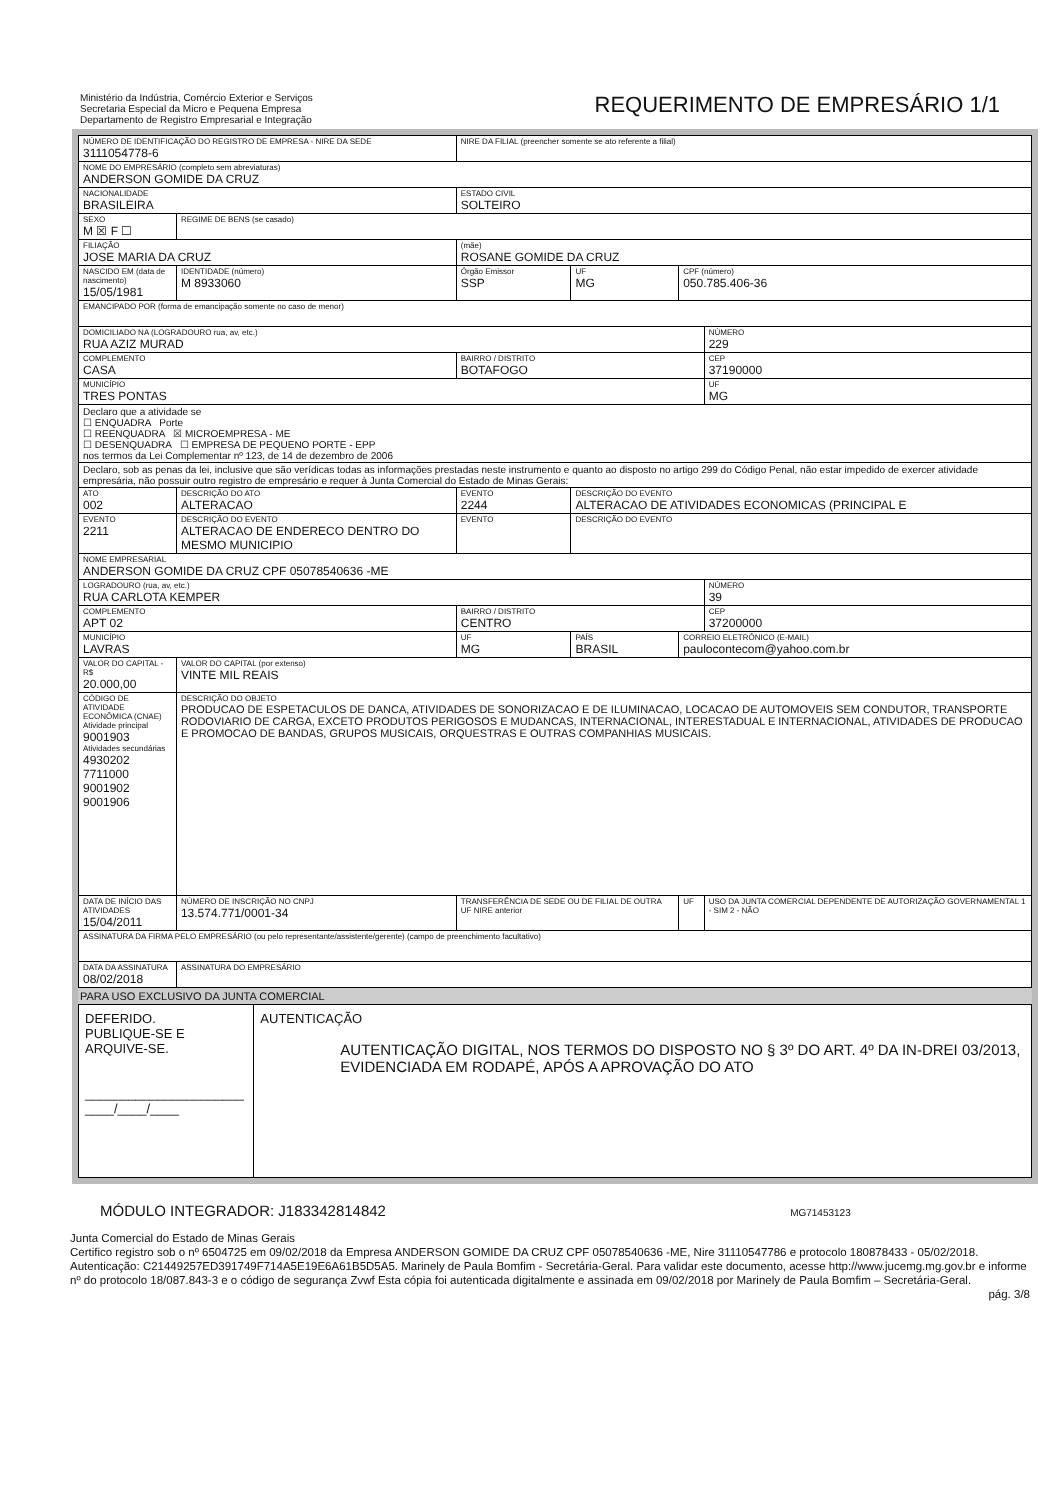Ministério da Indústria, Comércio Exterior e Serviços
Secretaria Especial da Micro e Pequena Empresa
Departamento de Registro Empresarial e Integração
REQUERIMENTO DE EMPRESÁRIO 1/1
| NÚMERO DE IDENTIFICAÇÃO DO REGISTRO DE EMPRESA - NIRE DA SEDE 3111054778-6 | | | NIRE DA FILIAL (preencher somente se ato referente a filial) | | | |
| NOME DO EMPRESÁRIO (completo sem abreviaturas) ANDERSON GOMIDE DA CRUZ | | | | | | |
| NACIONALIDADE BRASILEIRA | | | ESTADO CIVIL SOLTEIRO | | | |
| SEXO M ☒ F ☐ | REGIME DE BENS (se casado) | | | | | |
| FILIAÇÃO JOSE MARIA DA CRUZ | | | (mãe) ROSANE GOMIDE DA CRUZ | | | |
| NASCIDO EM (data de nascimento) 15/05/1981 | | IDENTIDADE (número) M 8933060 | Órgão Emissor SSP | UF MG | CPF (número) 050.785.406-36 | |
| EMANCIPADO POR (forma de emancipação somente no caso de menor) | | | | | | |
| DOMICILIADO NA (LOGRADOURO rua, av, etc.) RUA AZIZ MURAD | | | | | | NÚMERO 229 |
| COMPLEMENTO CASA | | | BAIRRO / DISTRITO BOTAFOGO | | | CEP 37190000 |
| MUNICÍPIO TRES PONTAS | | | | | | UF MG |
| Declaro que a atividade se ☐ ENQUADRA Porte ☐ REENQUADRA ☒ MICROEMPRESA - ME ☐ DESENQUADRA ☐ EMPRESA DE PEQUENO PORTE - EPP nos termos da Lei Complementar nº 123, de 14 de dezembro de 2006 | | | | | | |
| Declaro, sob as penas da lei, inclusive que são verídicas todas as informações prestadas neste instrumento e quanto ao disposto no artigo 299 do Código Penal, não estar impedido de exercer atividade empresária, não possuir outro registro de empresário e requer à Junta Comercial do Estado de Minas Gerais: | | | | | | |
| ATO 002 | DESCRIÇÃO DO ATO ALTERACAO | | EVENTO 2244 | DESCRIÇÃO DO EVENTO ALTERACAO DE ATIVIDADES ECONOMICAS (PRINCIPAL E | | |
| EVENTO 2211 | DESCRIÇÃO DO EVENTO ALTERACAO DE ENDERECO DENTRO DO MESMO MUNICIPIO | | EVENTO | DESCRIÇÃO DO EVENTO | | |
| NOME EMPRESARIAL ANDERSON GOMIDE DA CRUZ CPF 05078540636 -ME | | | | | | |
| LOGRADOURO (rua, av, etc.) RUA CARLOTA KEMPER | | | | | | NÚMERO 39 |
| COMPLEMENTO APT 02 | | | BAIRRO / DISTRITO CENTRO | | | CEP 37200000 |
| MUNICÍPIO LAVRAS | | | UF MG | PAÍS BRASIL | CORREIO ELETRÔNICO (E-MAIL) paulocontecom@yahoo.com.br | |
| VALOR DO CAPITAL - R$ 20.000,00 | VALOR DO CAPITAL (por extenso) VINTE MIL REAIS | | | | | |
| CÓDIGO DE ATIVIDADE ECONÔMICA (CNAE) Atividade principal 9001903 Atividades secundárias 4930202 7711000 9001902 9001906 | DESCRIÇÃO DO OBJETO PRODUCAO DE ESPETACULOS DE DANCA, ATIVIDADES DE SONORIZACAO E DE ILUMINACAO, LOCACAO DE AUTOMOVEIS SEM CONDUTOR, TRANSPORTE RODOVIARIO DE CARGA, EXCETO PRODUTOS PERIGOSOS E MUDANCAS, INTERNACIONAL, INTERESTADUAL E INTERNACIONAL, ATIVIDADES DE PRODUCAO E PROMOCAO DE BANDAS, GRUPOS MUSICAIS, ORQUESTRAS E OUTRAS COMPANHIAS MUSICAIS. | | | | | |
| DATA DE INÍCIO DAS ATIVIDADES 15/04/2011 | | NÚMERO DE INSCRIÇÃO NO CNPJ 13.574.771/0001-34 | TRANSFERÊNCIA DE SEDE OU DE FILIAL DE OUTRA UF NIRE anterior | | UF | USO DA JUNTA COMERCIAL DEPENDENTE DE AUTORIZAÇÃO GOVERNAMENTAL 1 - SIM 2 - NÃO |
| ASSINATURA DA FIRMA PELO EMPRESÁRIO (ou pelo representante/assistente/gerente) (campo de preenchimento facultativo) | | | | | | |
| DATA DA ASSINATURA 08/02/2018 | | ASSINATURA DO EMPRESÁRIO | | | | |
PARA USO EXCLUSIVO DA JUNTA COMERCIAL
DEFERIDO.
PUBLIQUE-SE E ARQUIVE-SE.
______________________
____/____/____
AUTENTICAÇÃO
AUTENTICAÇÃO DIGITAL, NOS TERMOS DO DISPOSTO NO § 3º DO ART. 4º DA IN-DREI 03/2013, EVIDENCIADA EM RODAPÉ, APÓS A APROVAÇÃO DO ATO
MÓDULO INTEGRADOR: J183342814842 MG71453123
Junta Comercial do Estado de Minas Gerais
Certifico registro sob o nº 6504725 em 09/02/2018 da Empresa ANDERSON GOMIDE DA CRUZ CPF 05078540636 -ME, Nire 31110547786 e protocolo 180878433 - 05/02/2018. Autenticação: C21449257ED391749F714A5E19E6A61B5D5A5. Marinely de Paula Bomfim - Secretária-Geral. Para validar este documento, acesse http://www.jucemg.mg.gov.br e informe nº do protocolo 18/087.843-3 e o código de segurança Zvwf Esta cópia foi autenticada digitalmente e assinada em 09/02/2018 por Marinely de Paula Bomfim – Secretária-Geral.
pág. 3/8